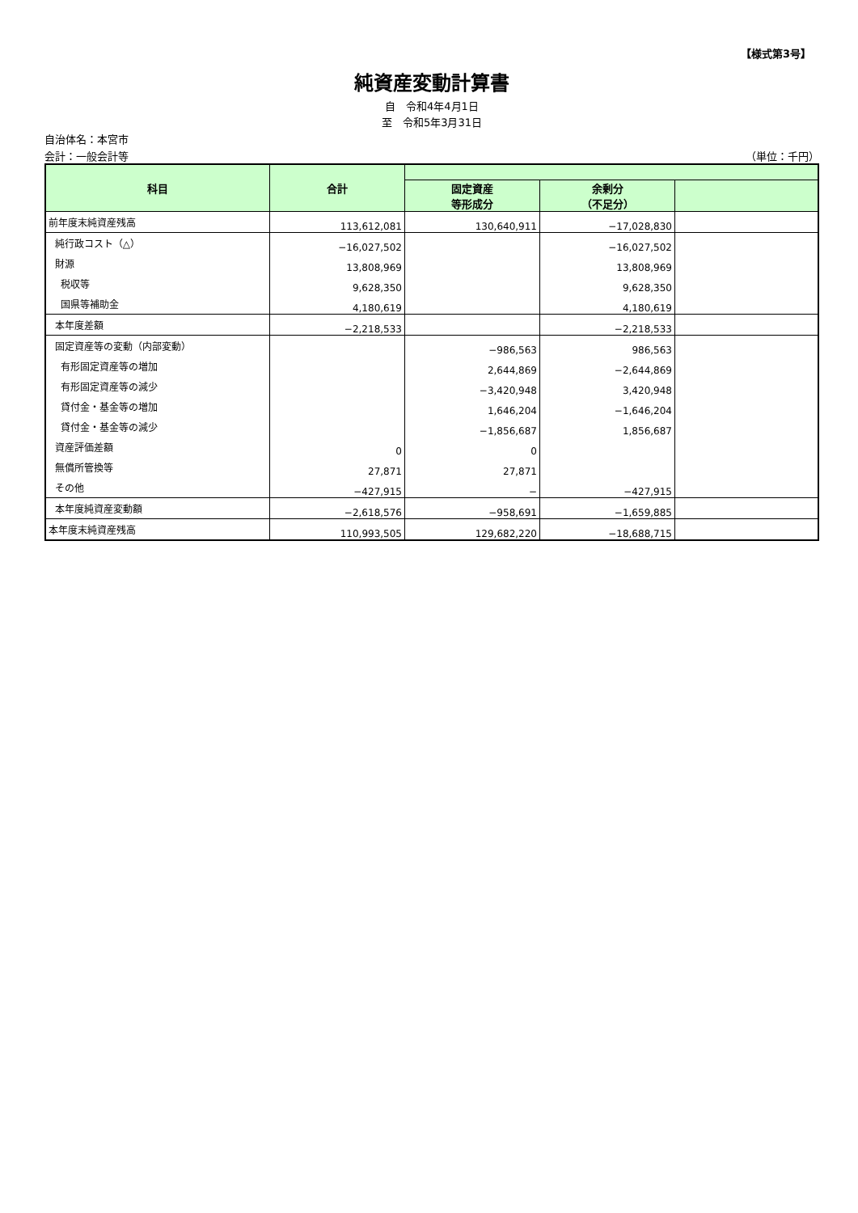【様式第3号】
純資産変動計算書
自　令和4年4月1日
至　令和5年3月31日
自治体名：本宮市
会計：一般会計等 （単位：千円）
| 科目 | 合計 | | | |
| --- | --- | --- | --- | --- |
| | | 固定資産 等形成分 | 余剰分 （不足分） | |
| 前年度末純資産残高 | 113,612,081 | 130,640,911 | −17,028,830 | |
| 純行政コスト（△） | −16,027,502 | | −16,027,502 | |
| 財源 | 13,808,969 | | 13,808,969 | |
| 税収等 | 9,628,350 | | 9,628,350 | |
| 国県等補助金 | 4,180,619 | | 4,180,619 | |
| 本年度差額 | −2,218,533 | | −2,218,533 | |
| 固定資産等の変動（内部変動） | | −986,563 | 986,563 | |
| 有形固定資産等の増加 | | 2,644,869 | −2,644,869 | |
| 有形固定資産等の減少 | | −3,420,948 | 3,420,948 | |
| 貸付金・基金等の増加 | | 1,646,204 | −1,646,204 | |
| 貸付金・基金等の減少 | | −1,856,687 | 1,856,687 | |
| 資産評価差額 | 0 | 0 | | |
| 無償所管換等 | 27,871 | 27,871 | | |
| その他 | −427,915 | − | −427,915 | |
| 本年度純資産変動額 | −2,618,576 | −958,691 | −1,659,885 | |
| 本年度末純資産残高 | 110,993,505 | 129,682,220 | −18,688,715 | |